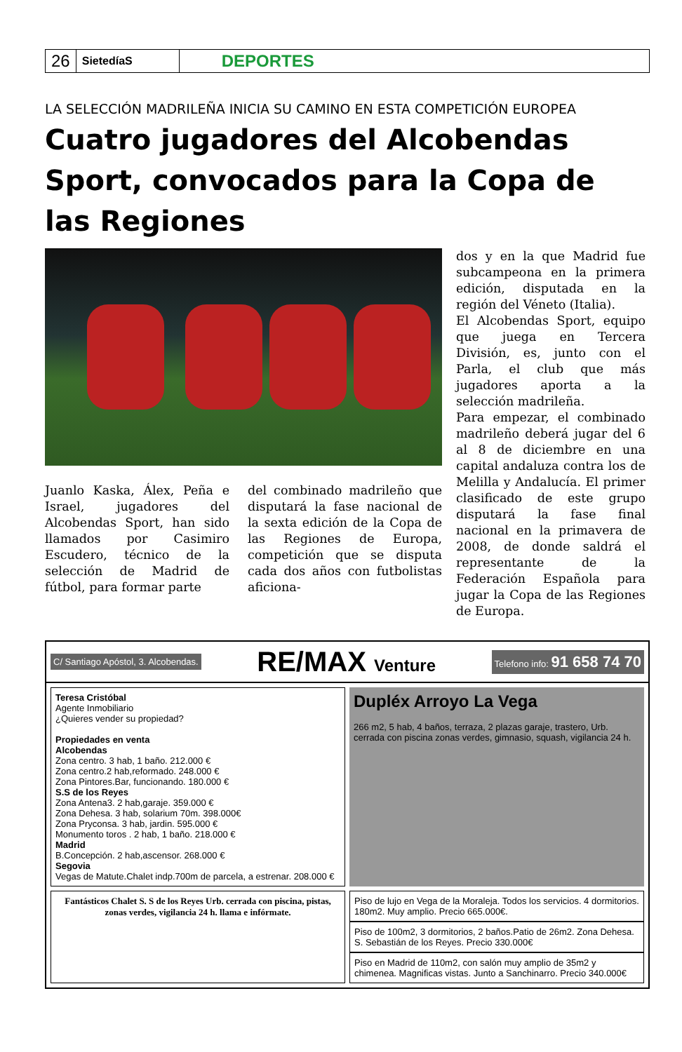26
SietedíaS
DEPORTES
LA SELECCIÓN MADRILEÑA INICIA SU CAMINO EN ESTA COMPETICIÓN EUROPEA
Cuatro jugadores del Alcobendas Sport, convocados para la Copa de las Regiones
Juanlo Kaska, Álex, Peña e Israel, jugadores del Alcobendas Sport, han sido llamados por Casimiro Escudero, técnico de la selección de Madrid de fútbol, para formar parte
del combinado madrileño que disputará la fase nacional de la sexta edición de la Copa de las Regiones de Europa, competición que se disputa cada dos años con futbolistas aficiona-
dos y en la que Madrid fue subcampeona en la primera edición, disputada en la región del Véneto (Italia).
El Alcobendas Sport, equipo que juega en Tercera División, es, junto con el Parla, el club que más jugadores aporta a la selección madrileña.
Para empezar, el combinado madrileño deberá jugar del 6 al 8 de diciembre en una capital andaluza contra los de Melilla y Andalucía. El primer clasificado de este grupo disputará la fase final nacional en la primavera de 2008, de donde saldrá el representante de la Federación Española para jugar la Copa de las Regiones de Europa.
C/ Santiago Apóstol, 3. Alcobendas. RE/MAX Venture Telefono info: 91 658 74 70
Teresa Cristóbal
Agente Inmobiliario
¿Quieres vender su propiedad?
Propiedades en venta
Alcobendas
Zona centro. 3 hab, 1 baño. 212.000 €
Zona centro.2 hab,reformado. 248.000 €
Zona Pintores.Bar, funcionando. 180.000 €
S.S de los Reyes
Zona Antena3. 2 hab,garaje. 359.000 €
Zona Dehesa. 3 hab, solarium 70m. 398.000€
Zona Pryconsa. 3 hab, jardin. 595.000 €
Monumento toros . 2 hab, 1 baño. 218.000 €
Madrid
B.Concepción. 2 hab,ascensor. 268.000 €
Segovia
Vegas de Matute.Chalet indp.700m de parcela, a estrenar. 208.000 €
Dupléx Arroyo La Vega
266 m2, 5 hab, 4 baños, terraza, 2 plazas garaje, trastero, Urb. cerrada con piscina zonas verdes, gimnasio, squash, vigilancia 24 h.
Fantásticos Chalet S. S de los Reyes Urb. cerrada con piscina, pistas, zonas verdes, vigilancia 24 h. llama e infórmate.
Piso de lujo en Vega de la Moraleja. Todos los servicios. 4 dormitorios. 180m2. Muy amplio. Precio 665.000€.
Piso de 100m2, 3 dormitorios, 2 baños.Patio de 26m2. Zona Dehesa. S. Sebastián de los Reyes. Precio 330.000€
Piso en Madrid de 110m2, con salón muy amplio de 35m2 y chimenea. Magnificas vistas. Junto a Sanchinarro. Precio 340.000€